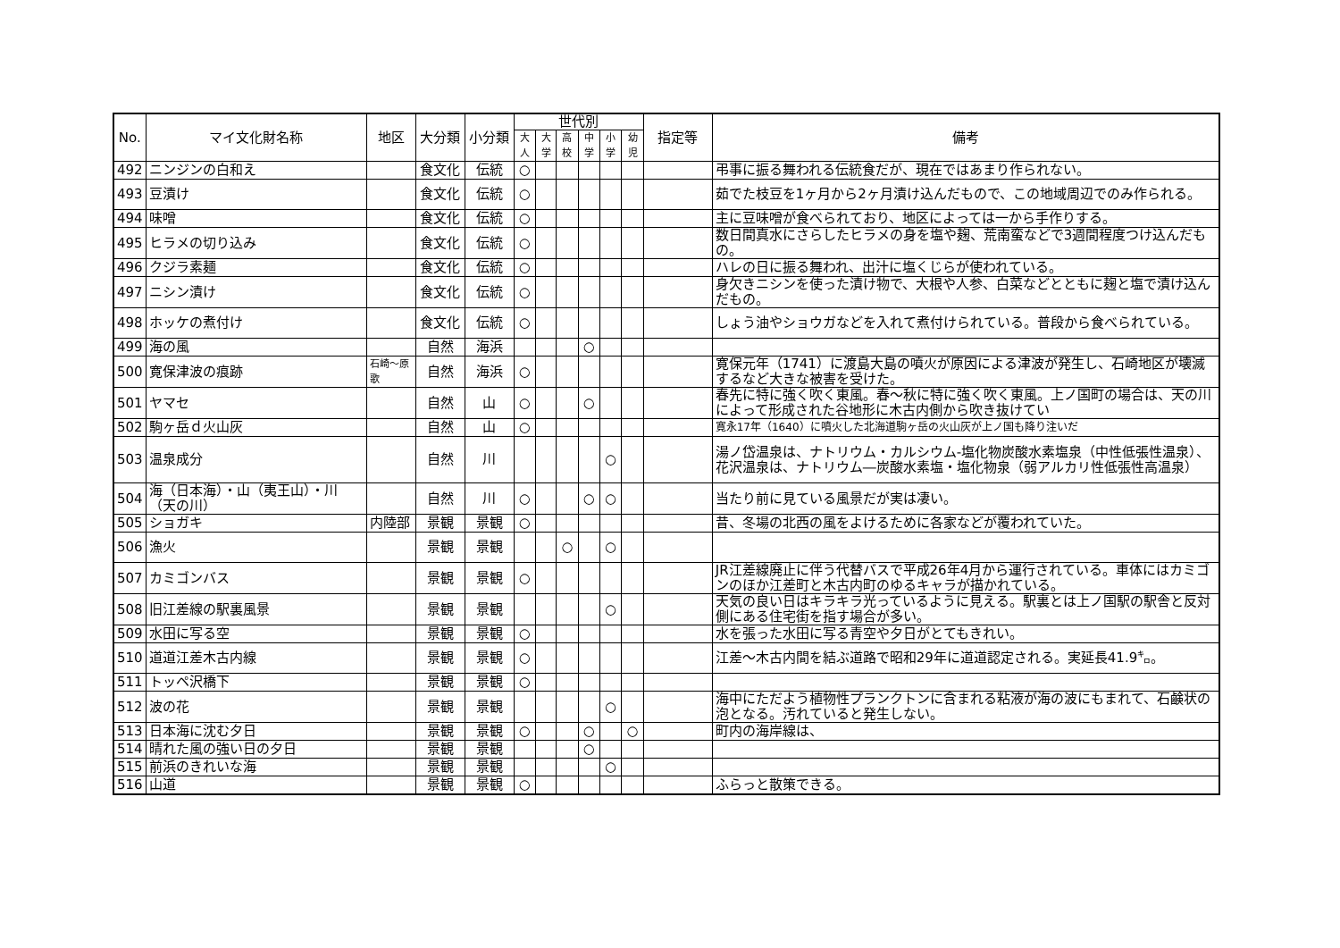| No. | マイ文化財名称 | 地区 | 大分類 | 小分類 | 世代別 | | | | | | 指定等 | 備考 |
| --- | --- | --- | --- | --- | --- | --- | --- | --- | --- | --- | --- | --- |
| | | | | | 大人 | 大学 | 高校 | 中学 | 小学 | 幼児 | | |
| 492 | ニンジンの白和え | | 食文化 | 伝統 | ○ | | | | | | | 弔事に振る舞われる伝統食だが、現在ではあまり作られない。 |
| 493 | 豆漬け | | 食文化 | 伝統 | ○ | | | | | | | 茹でた枝豆を1ヶ月から2ヶ月漬け込んだもので、この地域周辺でのみ作られる。 |
| 494 | 味噌 | | 食文化 | 伝統 | ○ | | | | | | | 主に豆味噌が食べられており、地区によっては一から手作りする。 |
| 495 | ヒラメの切り込み | | 食文化 | 伝統 | ○ | | | | | | | 数日間真水にさらしたヒラメの身を塩や麹、荒南蛮などで3週間程度つけ込んだもの。 |
| 496 | クジラ素麺 | | 食文化 | 伝統 | ○ | | | | | | | ハレの日に振る舞われ、出汁に塩くじらが使われている。 |
| 497 | ニシン漬け | | 食文化 | 伝統 | ○ | | | | | | | 身欠きニシンを使った漬け物で、大根や人参、白菜などとともに麹と塩で漬け込んだもの。 |
| 498 | ホッケの煮付け | | 食文化 | 伝統 | ○ | | | | | | | しょう油やショウガなどを入れて煮付けられている。普段から食べられている。 |
| 499 | 海の風 | | 自然 | 海浜 | | | | ○ | | | | |
| 500 | 寛保津波の痕跡 | 石崎～原歌 | 自然 | 海浜 | ○ | | | | | | | 寛保元年（1741）に渡島大島の噴火が原因による津波が発生し、石崎地区が壊滅するなど大きな被害を受けた。 |
| 501 | ヤマセ | | 自然 | 山 | ○ | | | ○ | | | | 春先に特に強く吹く東風。春～秋に特に強く吹く東風。上ノ国町の場合は、天の川によって形成された谷地形に木古内側から吹き抜けてい |
| 502 | 駒ヶ岳ｄ火山灰 | | 自然 | 山 | ○ | | | | | | | 寛永17年（1640）に噴火した北海道駒ヶ岳の火山灰が上ノ国も降り注いだ |
| 503 | 温泉成分 | | 自然 | 川 | | | | | ○ | | | 湯ノ岱温泉は、ナトリウム・カルシウム-塩化物炭酸水素塩泉（中性低張性温泉）、花沢温泉は、ナトリウム―炭酸水素塩・塩化物泉（弱アルカリ性低張性高温泉） |
| 504 | 海（日本海）・山（夷王山）・川（天の川） | | 自然 | 川 | ○ | | | ○ | ○ | | | 当たり前に見ている風景だが実は凄い。 |
| 505 | ショガキ | 内陸部 | 景観 | 景観 | ○ | | | | | | | 昔、冬場の北西の風をよけるために各家などが覆われていた。 |
| 506 | 漁火 | | 景観 | 景観 | | | ○ | | ○ | | | |
| 507 | カミゴンバス | | 景観 | 景観 | ○ | | | | | | | JR江差線廃止に伴う代替バスで平成26年4月から運行されている。車体にはカミゴンのほか江差町と木古内町のゆるキャラが描かれている。 |
| 508 | 旧江差線の駅裏風景 | | 景観 | 景観 | | | | | ○ | | | 天気の良い日はキラキラ光っているように見える。駅裏とは上ノ国駅の駅舎と反対側にある住宅街を指す場合が多い。 |
| 509 | 水田に写る空 | | 景観 | 景観 | ○ | | | | | | | 水を張った水田に写る青空や夕日がとてもきれい。 |
| 510 | 道道江差木古内線 | | 景観 | 景観 | ○ | | | | | | | 江差～木古内間を結ぶ道路で昭和29年に道道認定される。実延長41.9㌔。 |
| 511 | トッペ沢橋下 | | 景観 | 景観 | ○ | | | | | | | |
| 512 | 波の花 | | 景観 | 景観 | | | | | ○ | | | 海中にただよう植物性プランクトンに含まれる粘液が海の波にもまれて、石鹸状の泡となる。汚れていると発生しない。 |
| 513 | 日本海に沈む夕日 | | 景観 | 景観 | ○ | | | ○ | | ○ | | 町内の海岸線は、 |
| 514 | 晴れた風の強い日の夕日 | | 景観 | 景観 | | | | ○ | | | | |
| 515 | 前浜のきれいな海 | | 景観 | 景観 | | | | | ○ | | | |
| 516 | 山道 | | 景観 | 景観 | ○ | | | | | | | ふらっと散策できる。 |